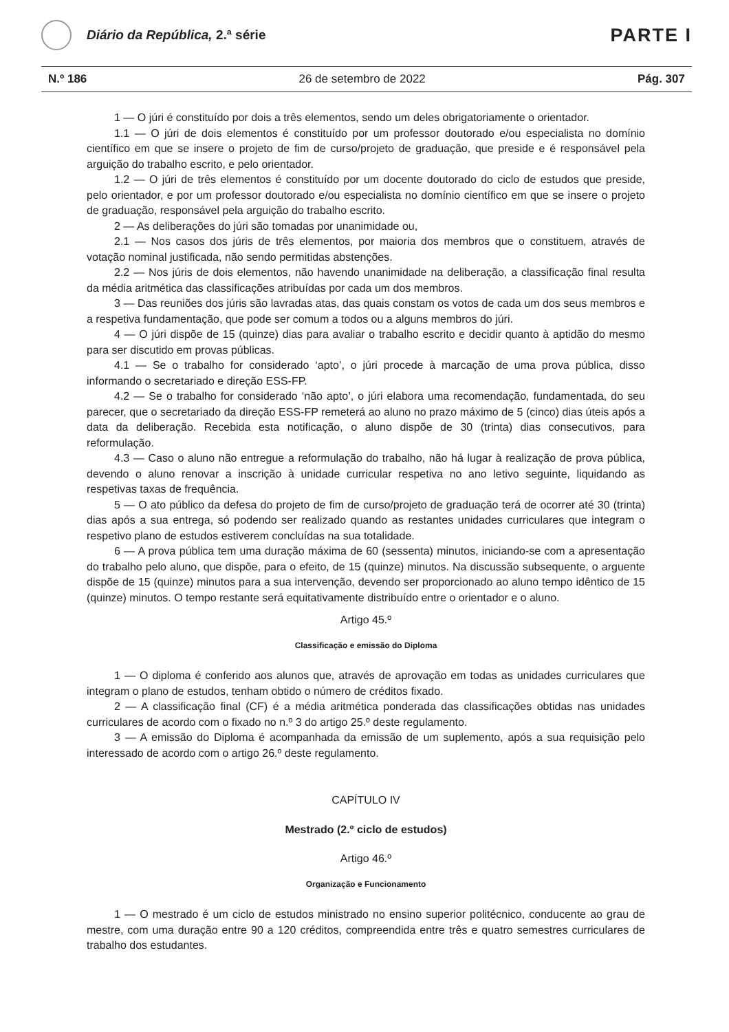Diário da República, 2.ª série
PARTE I
N.º 186 26 de setembro de 2022 Pág. 307
1 — O júri é constituído por dois a três elementos, sendo um deles obrigatoriamente o orientador.
1.1 — O júri de dois elementos é constituído por um professor doutorado e/ou especialista no domínio científico em que se insere o projeto de fim de curso/projeto de graduação, que preside e é responsável pela arguição do trabalho escrito, e pelo orientador.
1.2 — O júri de três elementos é constituído por um docente doutorado do ciclo de estudos que preside, pelo orientador, e por um professor doutorado e/ou especialista no domínio científico em que se insere o projeto de graduação, responsável pela arguição do trabalho escrito.
2 — As deliberações do júri são tomadas por unanimidade ou,
2.1 — Nos casos dos júris de três elementos, por maioria dos membros que o constituem, através de votação nominal justificada, não sendo permitidas abstenções.
2.2 — Nos júris de dois elementos, não havendo unanimidade na deliberação, a classificação final resulta da média aritmética das classificações atribuídas por cada um dos membros.
3 — Das reuniões dos júris são lavradas atas, das quais constam os votos de cada um dos seus membros e a respetiva fundamentação, que pode ser comum a todos ou a alguns membros do júri.
4 — O júri dispõe de 15 (quinze) dias para avaliar o trabalho escrito e decidir quanto à aptidão do mesmo para ser discutido em provas públicas.
4.1 — Se o trabalho for considerado ‘apto’, o júri procede à marcação de uma prova pública, disso informando o secretariado e direção ESS-FP.
4.2 — Se o trabalho for considerado ‘não apto’, o júri elabora uma recomendação, fundamentada, do seu parecer, que o secretariado da direção ESS-FP remeterá ao aluno no prazo máximo de 5 (cinco) dias úteis após a data da deliberação. Recebida esta notificação, o aluno dispõe de 30 (trinta) dias consecutivos, para reformulação.
4.3 — Caso o aluno não entregue a reformulação do trabalho, não há lugar à realização de prova pública, devendo o aluno renovar a inscrição à unidade curricular respetiva no ano letivo seguinte, liquidando as respetivas taxas de frequência.
5 — O ato público da defesa do projeto de fim de curso/projeto de graduação terá de ocorrer até 30 (trinta) dias após a sua entrega, só podendo ser realizado quando as restantes unidades curriculares que integram o respetivo plano de estudos estiverem concluídas na sua totalidade.
6 — A prova pública tem uma duração máxima de 60 (sessenta) minutos, iniciando-se com a apresentação do trabalho pelo aluno, que dispõe, para o efeito, de 15 (quinze) minutos. Na discussão subsequente, o arguente dispõe de 15 (quinze) minutos para a sua intervenção, devendo ser proporcionado ao aluno tempo idêntico de 15 (quinze) minutos. O tempo restante será equitativamente distribuído entre o orientador e o aluno.
Artigo 45.º
Classificação e emissão do Diploma
1 — O diploma é conferido aos alunos que, através de aprovação em todas as unidades curriculares que integram o plano de estudos, tenham obtido o número de créditos fixado.
2 — A classificação final (CF) é a média aritmética ponderada das classificações obtidas nas unidades curriculares de acordo com o fixado no n.º 3 do artigo 25.º deste regulamento.
3 — A emissão do Diploma é acompanhada da emissão de um suplemento, após a sua requisição pelo interessado de acordo com o artigo 26.º deste regulamento.
CAPÍTULO IV
Mestrado (2.º ciclo de estudos)
Artigo 46.º
Organização e Funcionamento
1 — O mestrado é um ciclo de estudos ministrado no ensino superior politécnico, conducente ao grau de mestre, com uma duração entre 90 a 120 créditos, compreendida entre três e quatro semestres curriculares de trabalho dos estudantes.